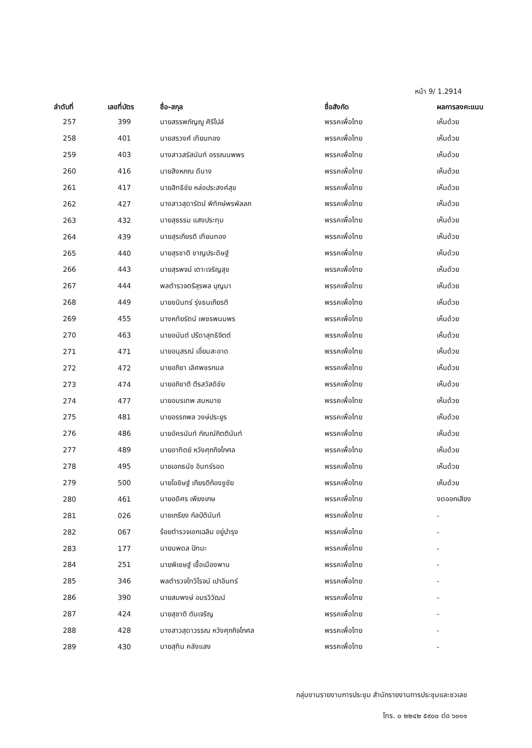หน้า 9/ 1.2914
| ลำดับที่ | เลขที่บัตร | ชื่อ-สกุล | ชื่อสังกัด | ผลการลงคะแนน |
| --- | --- | --- | --- | --- |
| 257 | 399 | นายสรรพภัญญู ศิริไปล์ | พรรคเพื่อไทย | เห็นด้วย |
| 258 | 401 | นายสรวงศ์ เทียนทอง | พรรคเพื่อไทย | เห็นด้วย |
| 259 | 403 | นางสาวสรัสนันท์ อรรณนพพร | พรรคเพื่อไทย | เห็นด้วย |
| 260 | 416 | นายสิงหภณ ดีนาง | พรรคเพื่อไทย | เห็นด้วย |
| 261 | 417 | นายสิทธิชัย หล่อประสงค์สุข | พรรคเพื่อไทย | เห็นด้วย |
| 262 | 427 | นางสาวสุดารัตน์ พิทักษ์พรพัลลภ | พรรคเพื่อไทย | เห็นด้วย |
| 263 | 432 | นายสุธรรม แสงประทุม | พรรคเพื่อไทย | เห็นด้วย |
| 264 | 439 | นายสุรเกียรติ เทียนทอง | พรรคเพื่อไทย | เห็นด้วย |
| 265 | 440 | นายสุรชาติ ชาญประดิษฐ์ | พรรคเพื่อไทย | เห็นด้วย |
| 266 | 443 | นายสุรพจน์ เตาะเจริญสุข | พรรคเพื่อไทย | เห็นด้วย |
| 267 | 444 | พลตำรวจตรีสุรพล บุญมา | พรรคเพื่อไทย | เห็นด้วย |
| 268 | 449 | นายชนินทร์ รุ่งธนเกียรติ | พรรคเพื่อไทย | เห็นด้วย |
| 269 | 455 | นางหทัยรัตน์ เพชรพนมพร | พรรคเพื่อไทย | เห็นด้วย |
| 270 | 463 | นายอนันต์ ปรีดาสุทธิจิตต์ | พรรคเพื่อไทย | เห็นด้วย |
| 271 | 471 | นายอนุสรณ์ เอี่ยมสะอาด | พรรคเพื่อไทย | เห็นด้วย |
| 272 | 472 | นายอภิชา เลิศพชรกมล | พรรคเพื่อไทย | เห็นด้วย |
| 273 | 474 | นายอภิชาติ ตีรสวัสดิชัย | พรรคเพื่อไทย | เห็นด้วย |
| 274 | 477 | นายอมรเทพ สมหมาย | พรรคเพื่อไทย | เห็นด้วย |
| 275 | 481 | นายอรรถพล วงษ์ประยูร | พรรคเพื่อไทย | เห็นด้วย |
| 276 | 486 | นายอัครนันท์ กัณณ์กิตตินันท์ | พรรคเพื่อไทย | เห็นด้วย |
| 277 | 489 | นายอาทิตย์ หวังศุภกิจโกศล | พรรคเพื่อไทย | เห็นด้วย |
| 278 | 495 | นายเอกธนัช อินทร์รอด | พรรคเพื่อไทย | เห็นด้วย |
| 279 | 500 | นายโอชิษฐ์ เกียรติก้องชูชัย | พรรคเพื่อไทย | เห็นด้วย |
| 280 | 461 | นายอดิศร เพียงเกษ | พรรคเพื่อไทย | งดออกเสียง |
| 281 | 026 | นายเกรียง กัลป์ตินันท์ | พรรคเพื่อไทย | - |
| 282 | 067 | ร้อยตำรวจเอกเฉลิม อยู่บำรุง | พรรคเพื่อไทย | - |
| 283 | 177 | นายนพดล ปัทมะ | พรรคเพื่อไทย | - |
| 284 | 251 | นายพิเชษฐ์ เชื้อเมืองพาน | พรรคเพื่อไทย | - |
| 285 | 346 | พลตำรวจโทวิโรจน์ เปาอินทร์ | พรรคเพื่อไทย | - |
| 286 | 390 | นายสมพงษ์ อมรวิวัฒน์ | พรรคเพื่อไทย | - |
| 287 | 424 | นายสุชาติ ตันเจริญ | พรรคเพื่อไทย | - |
| 288 | 428 | นางสาวสุดาวรรณ หวังศุภกิจโกศล | พรรคเพื่อไทย | - |
| 289 | 430 | นายสุทิน คลังแสง | พรรคเพื่อไทย | - |
กลุ่มงานรายงานการประชุม สำนักรายงานการประชุมและชวเลข
โทร. ๐ ๒๒๔๒ ๕๙๐๐ ต่อ ๖๐๑๑